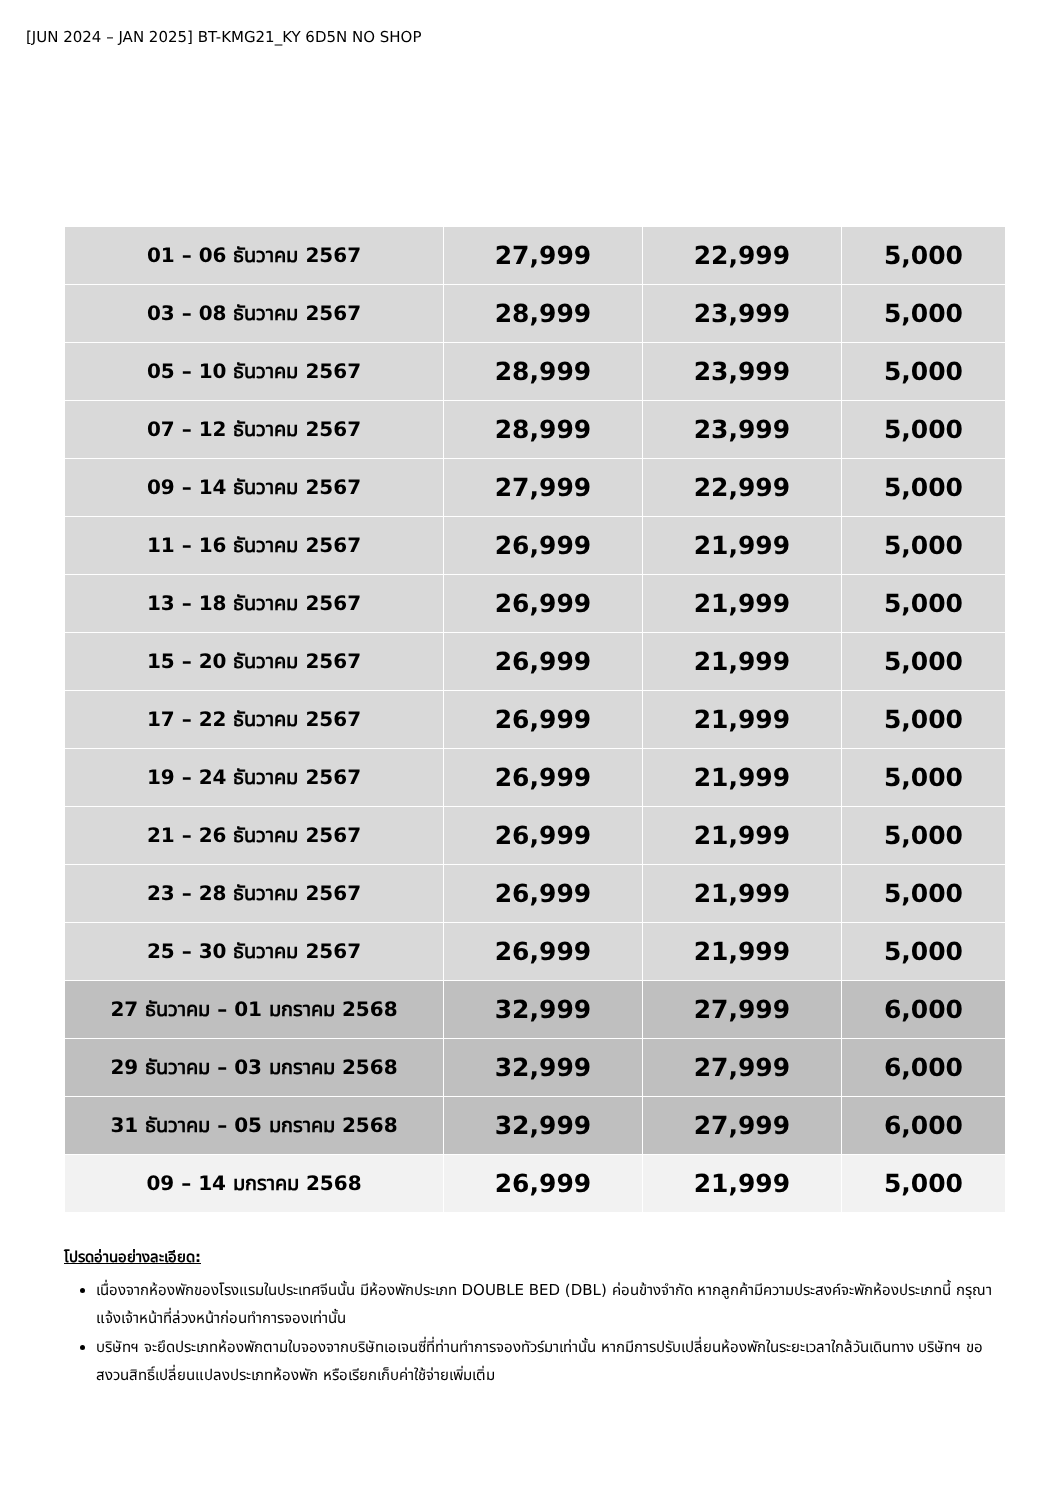[JUN 2024 – JAN 2025] BT-KMG21_KY 6D5N NO SHOP
| 01 – 06 ธันวาคม 2567 | 27,999 | 22,999 | 5,000 |
| 03 – 08 ธันวาคม 2567 | 28,999 | 23,999 | 5,000 |
| 05 – 10 ธันวาคม 2567 | 28,999 | 23,999 | 5,000 |
| 07 – 12 ธันวาคม 2567 | 28,999 | 23,999 | 5,000 |
| 09 – 14 ธันวาคม 2567 | 27,999 | 22,999 | 5,000 |
| 11 – 16 ธันวาคม 2567 | 26,999 | 21,999 | 5,000 |
| 13 – 18 ธันวาคม 2567 | 26,999 | 21,999 | 5,000 |
| 15 – 20 ธันวาคม 2567 | 26,999 | 21,999 | 5,000 |
| 17 – 22 ธันวาคม 2567 | 26,999 | 21,999 | 5,000 |
| 19 – 24 ธันวาคม 2567 | 26,999 | 21,999 | 5,000 |
| 21 – 26 ธันวาคม 2567 | 26,999 | 21,999 | 5,000 |
| 23 – 28 ธันวาคม 2567 | 26,999 | 21,999 | 5,000 |
| 25 – 30 ธันวาคม 2567 | 26,999 | 21,999 | 5,000 |
| 27 ธันวาคม – 01 มกราคม 2568 | 32,999 | 27,999 | 6,000 |
| 29 ธันวาคม – 03 มกราคม 2568 | 32,999 | 27,999 | 6,000 |
| 31 ธันวาคม – 05 มกราคม 2568 | 32,999 | 27,999 | 6,000 |
| 09 – 14 มกราคม 2568 | 26,999 | 21,999 | 5,000 |
โปรดอ่านอย่างละเอียด:
เนื่องจากห้องพักของโรงแรมในประเทศจีนนั้น มีห้องพักประเภท DOUBLE BED (DBL) ค่อนข้างจำกัด หากลูกค้ามีความประสงค์จะพักห้องประเภทนี้ กรุณาแจ้งเจ้าหน้าที่ล่วงหน้าก่อนทำการจองเท่านั้น
บริษัทฯ จะยึดประเภทห้องพักตามใบจองจากบริษัทเอเจนซี่ที่ท่านทำการจองทัวร์มาเท่านั้น หากมีการปรับเปลี่ยนห้องพักในระยะเวลาใกล้วันเดินทาง บริษัทฯ ขอสงวนสิทธิ์เปลี่ยนแปลงประเภทห้องพัก หรือเรียกเก็บค่าใช้จ่ายเพิ่มเติ่ม